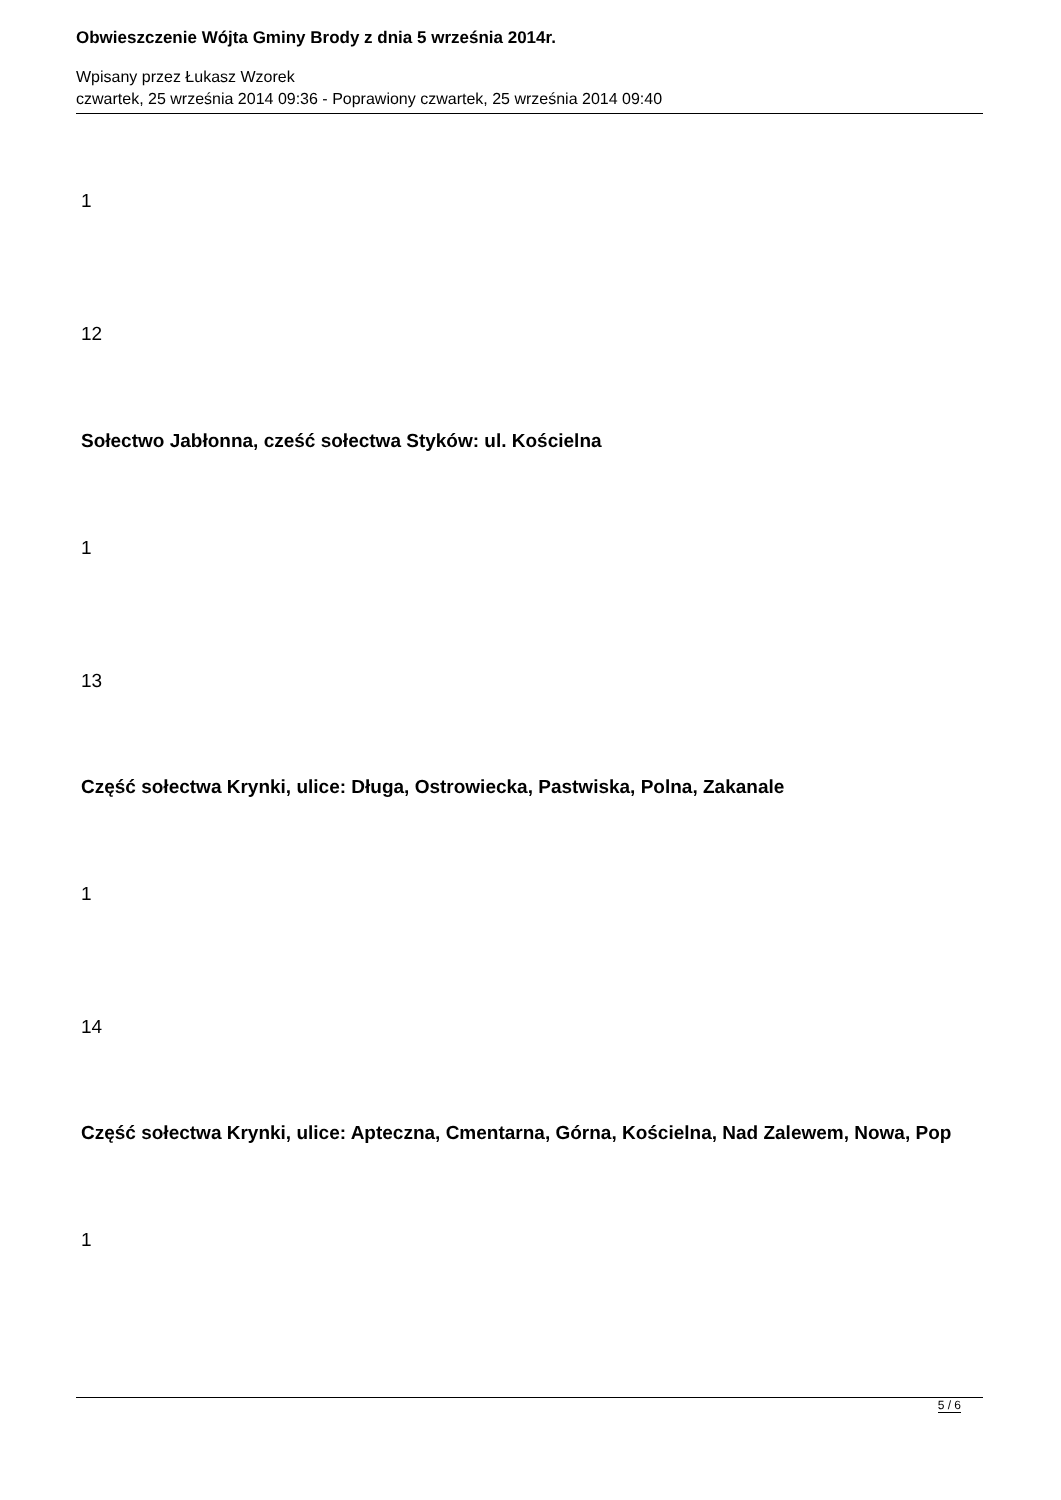Obwieszczenie Wójta Gminy Brody z dnia 5 września 2014r.
Wpisany przez Łukasz Wzorek
czwartek, 25 września 2014 09:36 - Poprawiony czwartek, 25 września 2014 09:40
1
12
Sołectwo Jabłonna, cześć sołectwa Styków: ul. Kościelna
1
13
Część sołectwa Krynki, ulice: Długa, Ostrowiecka, Pastwiska, Polna, Zakanale
1
14
Część sołectwa Krynki, ulice: Apteczna, Cmentarna, Górna, Kościelna, Nad Zalewem, Nowa, Pop
1
5 / 6